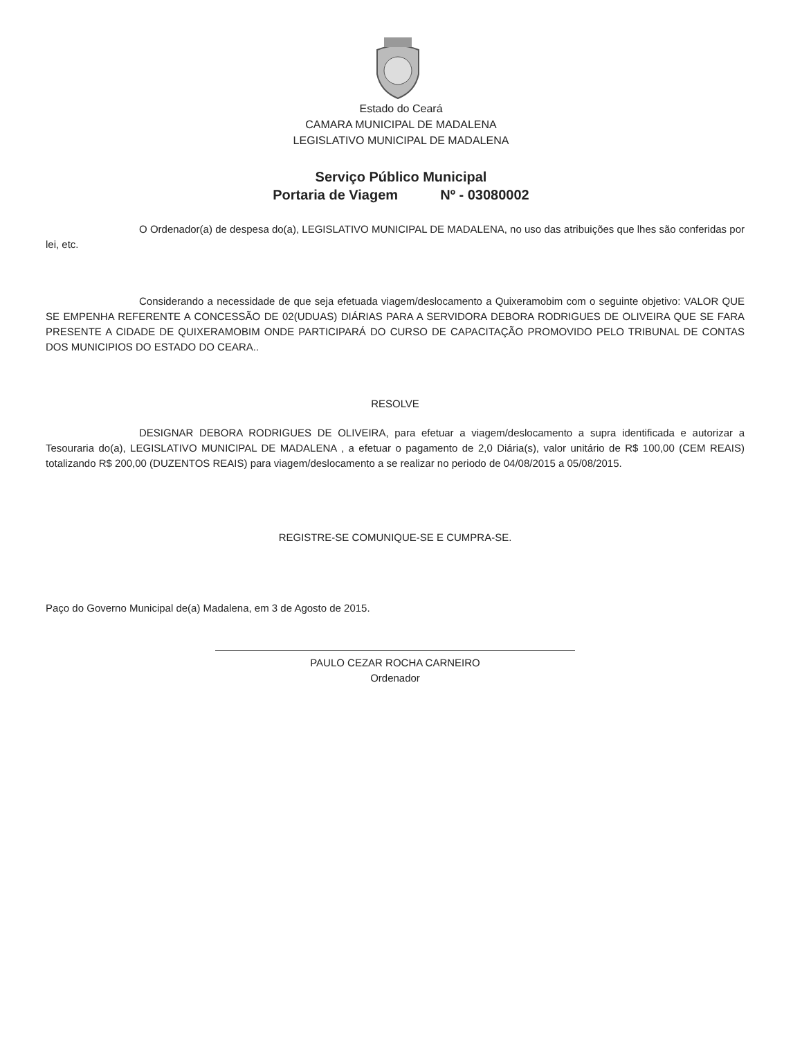Estado do Ceará
CAMARA MUNICIPAL DE MADALENA
LEGISLATIVO MUNICIPAL DE MADALENA
Serviço Público Municipal
Portaria de Viagem Nº - 03080002
O Ordenador(a) de despesa do(a), LEGISLATIVO MUNICIPAL DE MADALENA, no uso das atribuições que lhes são conferidas por lei, etc.
Considerando a necessidade de que seja efetuada viagem/deslocamento a Quixeramobim com o seguinte objetivo: VALOR QUE SE EMPENHA REFERENTE A CONCESSÃO DE 02(UDUAS) DIÁRIAS PARA A SERVIDORA DEBORA RODRIGUES DE OLIVEIRA QUE SE FARA PRESENTE A CIDADE DE QUIXERAMOBIM ONDE PARTICIPARÁ DO CURSO DE CAPACITAÇÃO PROMOVIDO PELO TRIBUNAL DE CONTAS DOS MUNICIPIOS DO ESTADO DO CEARA..
RESOLVE
DESIGNAR DEBORA RODRIGUES DE OLIVEIRA, para efetuar a viagem/deslocamento a supra identificada e autorizar a Tesouraria do(a), LEGISLATIVO MUNICIPAL DE MADALENA , a efetuar o pagamento de 2,0 Diária(s), valor unitário de R$ 100,00 (CEM REAIS) totalizando R$ 200,00 (DUZENTOS REAIS) para viagem/deslocamento a se realizar no periodo de 04/08/2015 a 05/08/2015.
REGISTRE-SE COMUNIQUE-SE E CUMPRA-SE.
Paço do Governo Municipal de(a) Madalena, em 3 de Agosto de 2015.
PAULO CEZAR ROCHA CARNEIRO
Ordenador